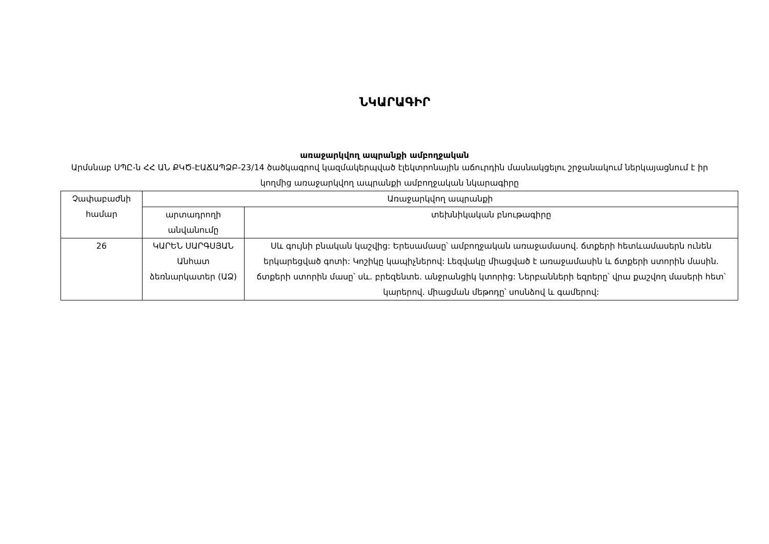ՆԿԱՐԱԳԻՐ
առաջարկվող ապրանքի ամբողջական
Արմսնաբ ՍՊԸ-ն ՀՀ ԱՆ ՔԿԾ-ԷԱՃԱՊՁԲ-23/14 ծածկագրով կազմակերպված էլեկտրոնային աճուրդին մասնակցելու շրջանակում ներկայացնում է իր կողմից առաջարկվող ապրանքի ամբողջական նկարագիրը
| Չափաբաժնի համար | Առաջարկվող ապրանքի | |
| --- | --- | --- |
| | արտադրողի անվանումը | տեխնիկական բնութագիրը |
| 26 | ԿԱՐԵՆ ՍԱՐԳՍՅԱՆ Անհատ ձեռնարկատեր (ԱՁ) | Սև գույնի բնական կաշվից: Երեսամասը՝ ամբողջական առաջամասով. ճտքերի հետևամասերն ունեն երկարեցված գոտի: Կոշիկը կապիչներով: Լեզվակը միացված է առաջամասին և ճտքերի ստորին մասին. ճտքերի ստորին մասը՝ սև. բրեզենտե. անջրանցիկ կտորից: Ներբանների եզրերը՝ վրա քաշվող մասերի հետ՝ կարերով. միացման մեթոդը՝ սոսնձով և գամերով: |